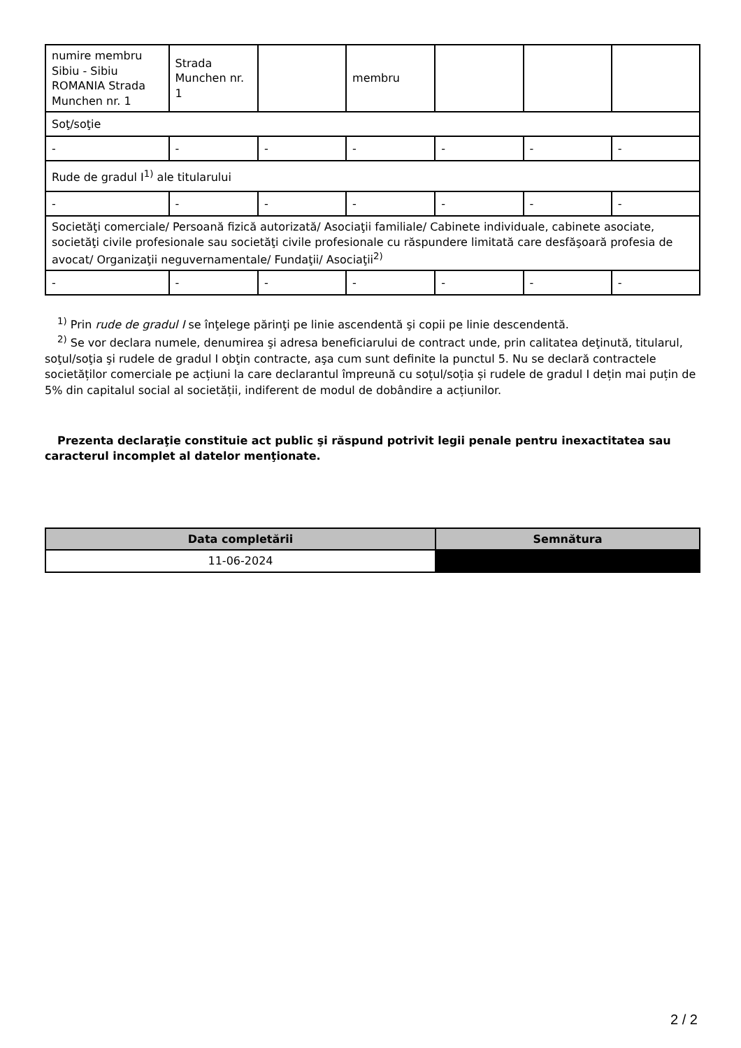| numire membru Sibiu - Sibiu ROMANIA Strada Munchen nr. 1 | Strada Munchen nr. 1 | | membru | | | |
| Soţ/soţie | | | | | | |
| - | - | - | - | - | - | - |
| Rude de gradul I<sup>1)</sup> ale titularului | | | | | | |
| - | - | - | - | - | - | - |
| Societăţi comerciale/ Persoană fizică autorizată/ Asociaţii familiale/ Cabinete individuale, cabinete asociate, societăţi civile profesionale sau societăţi civile profesionale cu răspundere limitată care desfăşoară profesia de avocat/ Organizaţii neguvernamentale/ Fundaţii/ Asociaţii<sup>2)</sup> | | | | | | |
| - | - | - | - | - | - | - |
<sup>1)</sup> Prin rude de gradul I se înţelege părinţi pe linie ascendentă şi copii pe linie descendentă.
<sup>2)</sup> Se vor declara numele, denumirea şi adresa beneficiarului de contract unde, prin calitatea deţinută, titularul, soţul/soţia şi rudele de gradul I obţin contracte, aşa cum sunt definite la punctul 5. Nu se declară contractele societăților comerciale pe acțiuni la care declarantul împreună cu soțul/soția și rudele de gradul I dețin mai puțin de 5% din capitalul social al societății, indiferent de modul de dobândire a acțiunilor.
Prezenta declaraţie constituie act public şi răspund potrivit legii penale pentru inexactitatea sau caracterul incomplet al datelor menţionate.
| Data completării | Semnătura |
| --- | --- |
| 11-06-2024 | |
2 / 2